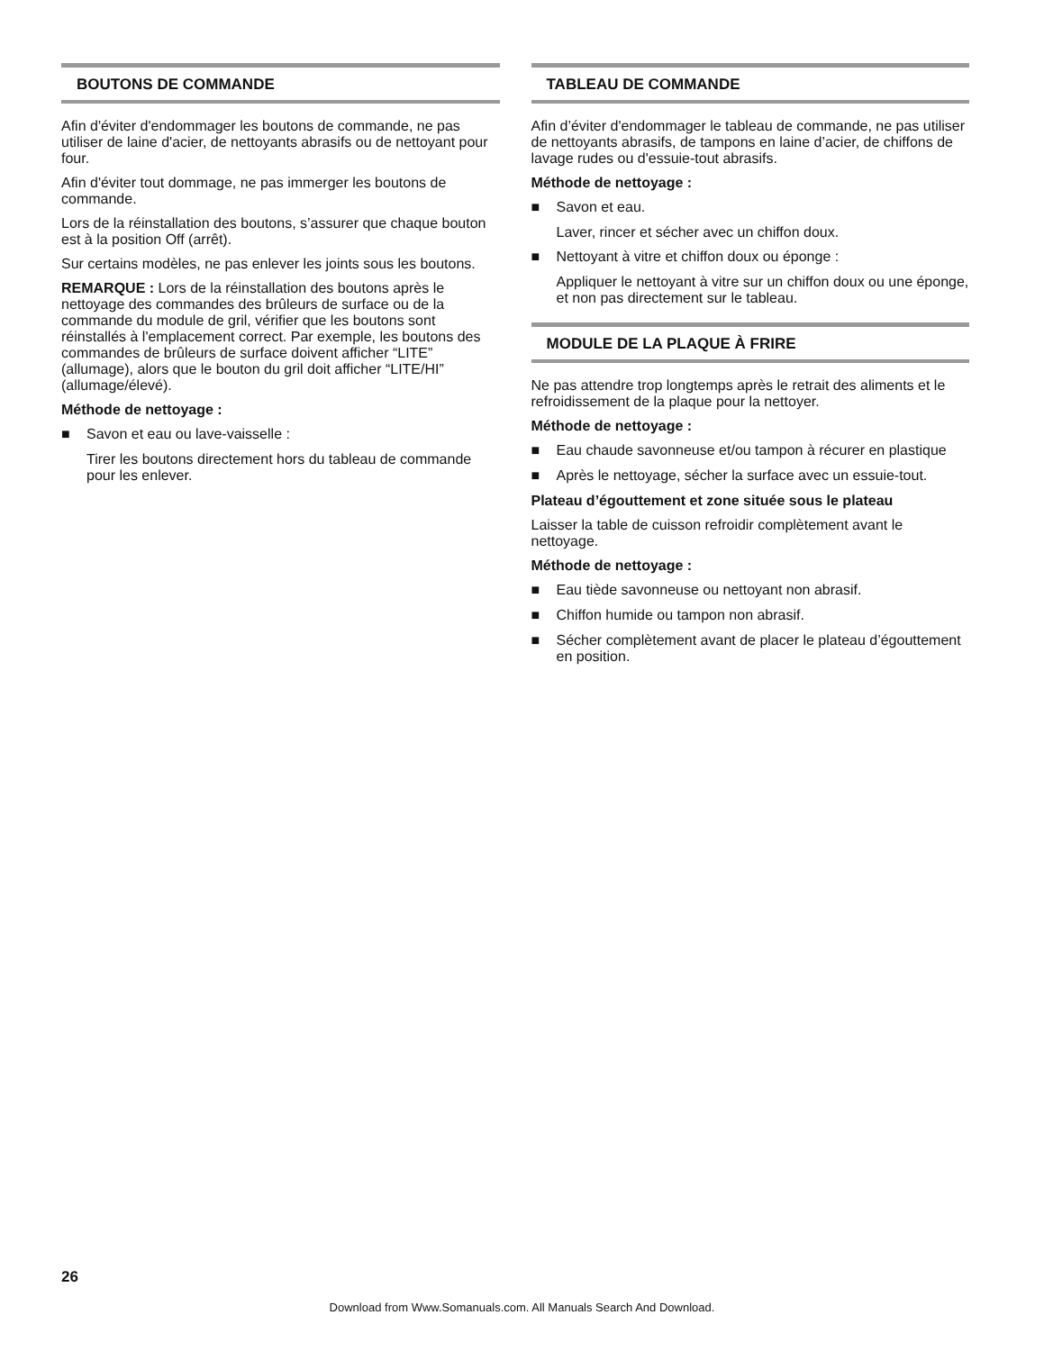BOUTONS DE COMMANDE
Afin d'éviter d'endommager les boutons de commande, ne pas utiliser de laine d'acier, de nettoyants abrasifs ou de nettoyant pour four.
Afin d'éviter tout dommage, ne pas immerger les boutons de commande.
Lors de la réinstallation des boutons, s’assurer que chaque bouton est à la position Off (arrêt).
Sur certains modèles, ne pas enlever les joints sous les boutons.
REMARQUE : Lors de la réinstallation des boutons après le nettoyage des commandes des brûleurs de surface ou de la commande du module de gril, vérifier que les boutons sont réinstallés à l'emplacement correct. Par exemple, les boutons des commandes de brûleurs de surface doivent afficher “LITE” (allumage), alors que le bouton du gril doit afficher “LITE/HI” (allumage/élevé).
Méthode de nettoyage :
■ Savon et eau ou lave-vaisselle :
Tirer les boutons directement hors du tableau de commande pour les enlever.
TABLEAU DE COMMANDE
Afin d’éviter d'endommager le tableau de commande, ne pas utiliser de nettoyants abrasifs, de tampons en laine d’acier, de chiffons de lavage rudes ou d'essuie-tout abrasifs.
Méthode de nettoyage :
■ Savon et eau.
Laver, rincer et sécher avec un chiffon doux.
■ Nettoyant à vitre et chiffon doux ou éponge :
Appliquer le nettoyant à vitre sur un chiffon doux ou une éponge, et non pas directement sur le tableau.
MODULE DE LA PLAQUE À FRIRE
Ne pas attendre trop longtemps après le retrait des aliments et le refroidissement de la plaque pour la nettoyer.
Méthode de nettoyage :
■ Eau chaude savonneuse et/ou tampon à récurer en plastique
■ Après le nettoyage, sécher la surface avec un essuie-tout.
Plateau d’égouttement et zone située sous le plateau
Laisser la table de cuisson refroidir complètement avant le nettoyage.
Méthode de nettoyage :
■ Eau tiède savonneuse ou nettoyant non abrasif.
■ Chiffon humide ou tampon non abrasif.
■ Sécher complètement avant de placer le plateau d’égouttement en position.
26
Download from Www.Somanuals.com. All Manuals Search And Download.